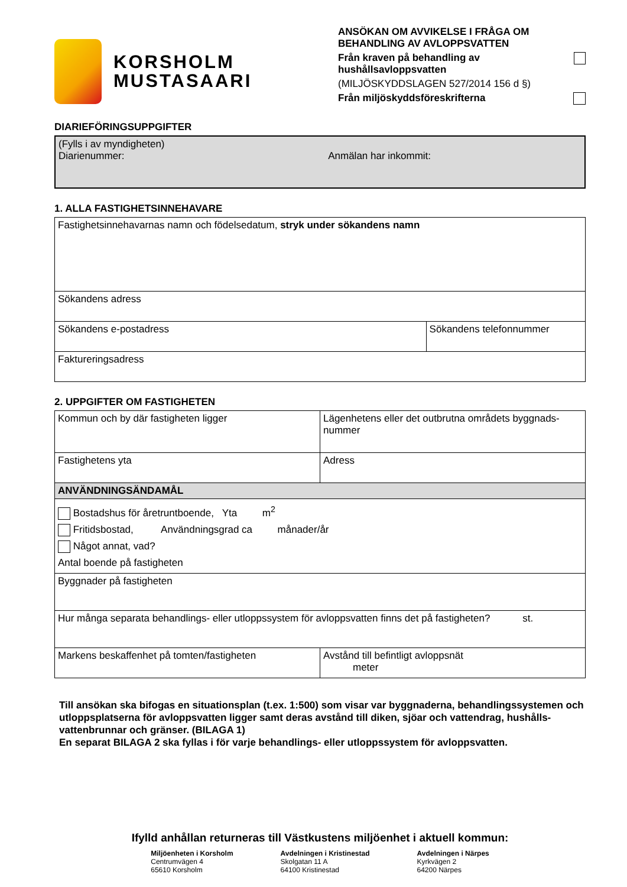KORSHOLM
MUSTASAARI
ANSÖKAN OM AVVIKELSE I FRÅGA OM BEHANDLING AV AVLOPPSVATTEN
Från kraven på behandling av hushållsavloppsvatten
(MILJÖSKYDDSLAGEN 527/2014 156 d §)
Från miljöskyddsföreskrifterna
DIARIEFÖRINGSUPPGIFTER
| (Fylls i av myndigheten) Diarienummer: Anmälan har inkommit: |
1. ALLA FASTIGHETSINNEHAVARE
| Fastighetsinnehavarnas namn och födelsedatum, stryk under sökandens namn | |
| Sökandens adress | |
| Sökandens e-postadress | Sökandens telefonnummer |
| Faktureringsadress | |
2. UPPGIFTER OM FASTIGHETEN
| Kommun och by där fastigheten ligger | Lägenhetens eller det outbrutna områdets byggnads-nummer |
| Fastighetens yta | Adress |
| ANVÄNDNINGSÄNDAMÅL | |
| Bostadshus för åretruntboende, Yta m<sup>2</sup> Fritidsbostad, Användningsgrad ca månader/år Något annat, vad? Antal boende på fastigheten | |
| Byggnader på fastigheten | |
| Hur många separata behandlings- eller utloppssystem för avloppsvatten finns det på fastigheten? st. | |
| Markens beskaffenhet på tomten/fastigheten | Avstånd till befintligt avloppsnät meter |
Till ansökan ska bifogas en situationsplan (t.ex. 1:500) som visar var byggnaderna, behandlingssystemen och utloppsplatserna för avloppsvatten ligger samt deras avstånd till diken, sjöar och vattendrag, hushålls-vattenbrunnar och gränser. (BILAGA 1)
En separat BILAGA 2 ska fyllas i för varje behandlings- eller utloppssystem för avloppsvatten.
Ifylld anhållan returneras till Västkustens miljöenhet i aktuell kommun:
Miljöenheten i Korsholm
Centrumvägen 4
65610 Korsholm
Avdelningen i Kristinestad
Skolgatan 11 A
64100 Kristinestad
Avdelningen i Närpes
Kyrkvägen 2
64200 Närpes